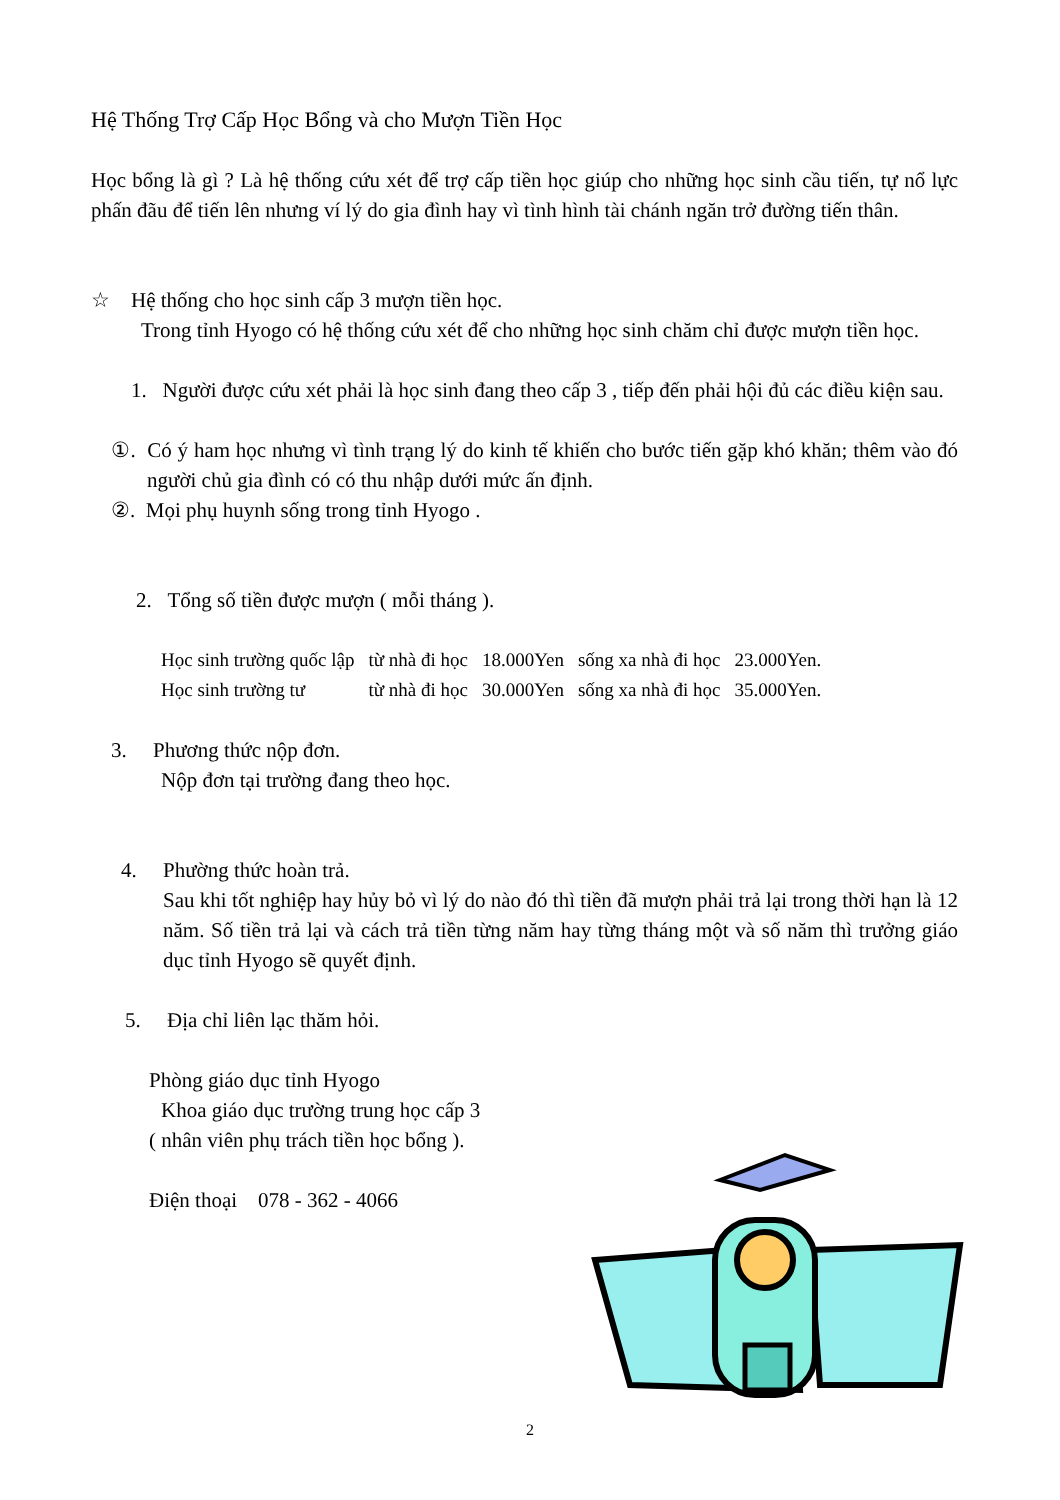Hệ Thống Trợ Cấp Học Bổng và cho Mượn Tiền Học
Học bổng là gì ? Là hệ thống cứu xét để trợ cấp tiền học giúp cho những học sinh cầu tiến, tự nổ lực phấn đãu để tiến lên nhưng ví lý do gia đình hay vì tình hình tài chánh ngăn trở đường tiến thân.
☆ Hệ thống cho học sinh cấp 3 mượn tiền học.
Trong tỉnh Hyogo có hệ thống cứu xét để cho những học sinh chăm chỉ được mượn tiền học.
1. Người được cứu xét phải là học sinh đang theo cấp 3 , tiếp đến phải hội đủ các điều kiện sau.
①. Có ý ham học nhưng vì tình trạng lý do kinh tế khiến cho bước tiến gặp khó khăn; thêm vào đó người chủ gia đình có có thu nhập dưới mức ấn định.
②. Mọi phụ huynh sống trong tỉnh Hyogo .
2. Tổng số tiền được mượn ( mỗi tháng ).
| Học sinh trường quốc lập | từ nhà đi học | 18.000Yen | sống xa nhà đi học | 23.000Yen. |
| Học sinh trường tư | từ nhà đi học | 30.000Yen | sống xa nhà đi học | 35.000Yen. |
3. Phương thức nộp đơn.
Nộp đơn tại trường đang theo học.
4. Phường thức hoàn trả.
Sau khi tốt nghiệp hay hủy bỏ vì lý do nào đó thì tiền đã mượn phải trả lại trong thời hạn là 12 năm. Số tiền trả lại và cách trả tiền từng năm hay từng tháng một và số năm thì trưởng giáo dục tỉnh Hyogo sẽ quyết định.
5. Địa chỉ liên lạc thăm hỏi.
Phòng giáo dục tỉnh Hyogo
Khoa giáo dục trường trung học cấp 3
( nhân viên phụ trách tiền học bổng ).
Điện thoại 078 - 362 - 4066
2